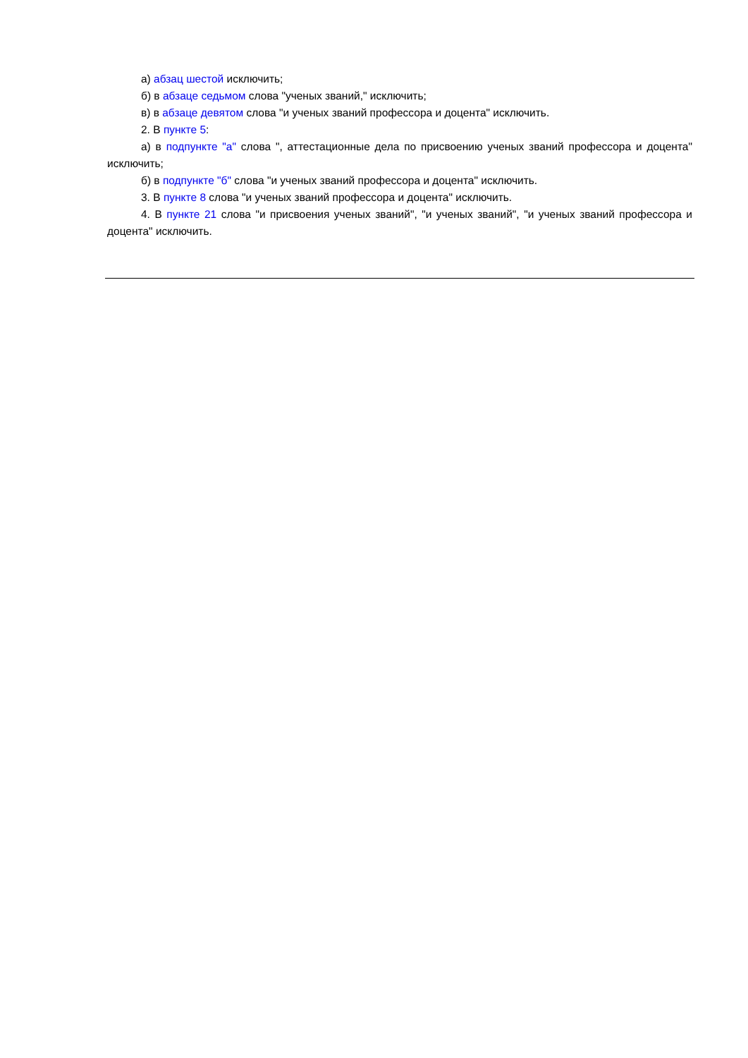а) абзац шестой исключить;
б) в абзаце седьмом слова "ученых званий," исключить;
в) в абзаце девятом слова "и ученых званий профессора и доцента" исключить.
2. В пункте 5:
а) в подпункте "а" слова ", аттестационные дела по присвоению ученых званий профессора и доцента" исключить;
б) в подпункте "б" слова "и ученых званий профессора и доцента" исключить.
3. В пункте 8 слова "и ученых званий профессора и доцента" исключить.
4. В пункте 21 слова "и присвоения ученых званий", "и ученых званий", "и ученых званий профессора и доцента" исключить.